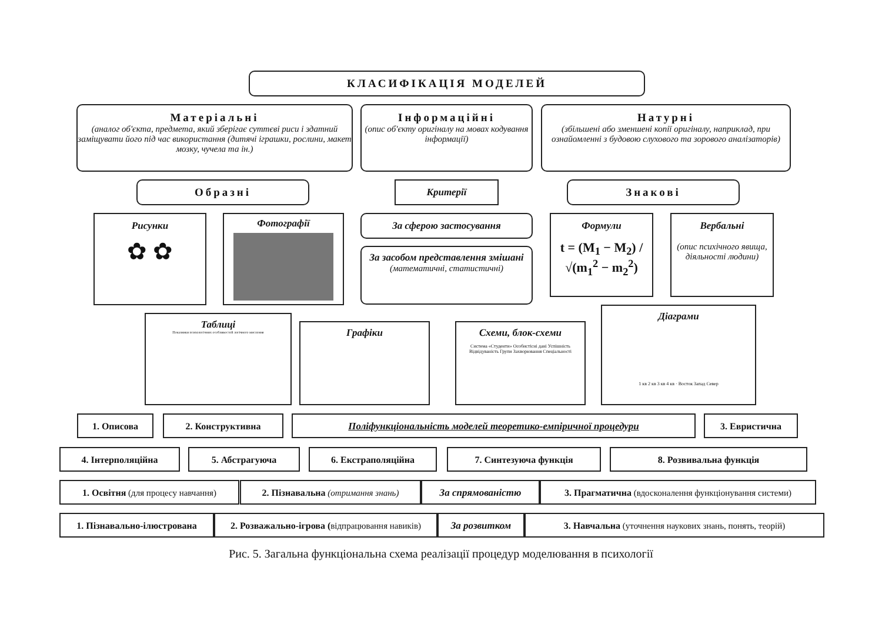КЛАСИФІКАЦІЯ МОДЕЛЕЙ
Матеріальні
(аналог об'єкта, предмета, який зберігає суттєві риси і здатний заміщувати його під час використання (дитячі іграшки, рослини, макет мозку, чучела та ін.)
Інформаційні
(опис об'єкту оригіналу на мовах кодування інформації)
Натурні
(збільшені або зменшені копії оригіналу, наприклад, при ознайомленні з будовою слухового та зорового аналізаторів)
Образні Критерії Знакові
Рисунки
✿ ✿
Фотографії За сферою застосування
За засобом представлення змішані (математичні, статистичні)
Формули
t = (M<sub>1</sub> − M<sub>2</sub>) / √(m<sub>1</sub><sup>2</sup> − m<sub>2</sub><sup>2</sup>)
Вербальні
(опис психічного явища, діяльності людини)
Таблиці
Показники психологічних особливостей логічного мислення
Графіки
Схеми, блок-схеми
Система «Студенти» Особистісні дані Успішність Відвідуваність Групи Захворювання Спеціальності
Діаграми
1 кв 2 кв 3 кв 4 кв · Восток Запад Север
1. Описова 2. Конструктивна Поліфункціональність моделей теоретико-емпіричної процедури 3. Евристична
4. Інтерполяційна 5. Абстрагуюча 6. Екстраполяційна 7. Синтезуюча функція 8. Розвивальна функція
1. Освітня (для процесу навчання) 2. Пізнавальна (отримання знань) За спрямованістю
3. Прагматична (вдосконалення функціонування системи)
1. Пізнавально-ілюстрована
2. Розважально-ігрова (відпрацювання навиків)
За розвитком 3. Навчальна (уточнення наукових знань, понять, теорій)
Рис. 5. Загальна функціональна схема реалізації процедур моделювання в психології